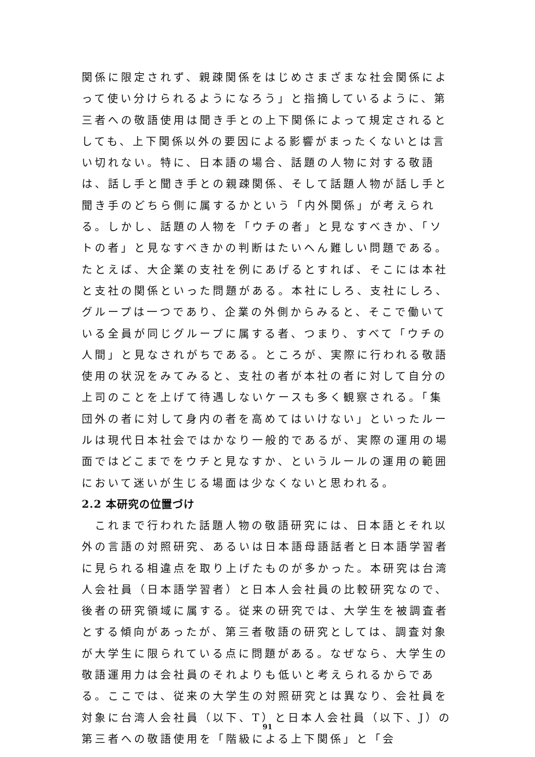関係に限定されず、親疎関係をはじめさまざまな社会関係によって使い分けられるようになろう」と指摘しているように、第三者への敬語使用は聞き手との上下関係によって規定されるとしても、上下関係以外の要因による影響がまったくないとは言い切れない。特に、日本語の場合、話題の人物に対する敬語は、話し手と聞き手との親疎関係、そして話題人物が話し手と聞き手のどちら側に属するかという「内外関係」が考えられる。しかし、話題の人物を「ウチの者」と見なすべきか、「ソトの者」と見なすべきかの判断はたいへん難しい問題である。たとえば、大企業の支社を例にあげるとすれば、そこには本社と支社の関係といった問題がある。本社にしろ、支社にしろ、グループは一つであり、企業の外側からみると、そこで働いている全員が同じグループに属する者、つまり、すべて「ウチの人間」と見なされがちである。ところが、実際に行われる敬語使用の状況をみてみると、支社の者が本社の者に対して自分の上司のことを上げて待遇しないケースも多く観察される。「集団外の者に対して身内の者を高めてはいけない」といったルールは現代日本社会ではかなり一般的であるが、実際の運用の場面ではどこまでをウチと見なすか、というルールの運用の範囲において迷いが生じる場面は少なくないと思われる。
2.2 本研究の位置づけ
　これまで行われた話題人物の敬語研究には、日本語とそれ以外の言語の対照研究、あるいは日本語母語話者と日本語学習者に見られる相違点を取り上げたものが多かった。本研究は台湾人会社員（日本語学習者）と日本人会社員の比較研究なので、後者の研究領域に属する。従来の研究では、大学生を被調査者とする傾向があったが、第三者敬語の研究としては、調査対象が大学生に限られている点に問題がある。なぜなら、大学生の敬語運用力は会社員のそれよりも低いと考えられるからである。ここでは、従来の大学生の対照研究とは異なり、会社員を対象に台湾人会社員（以下、T）と日本人会社員（以下、J）の第三者への敬語使用を「階級による上下関係」と「会
91